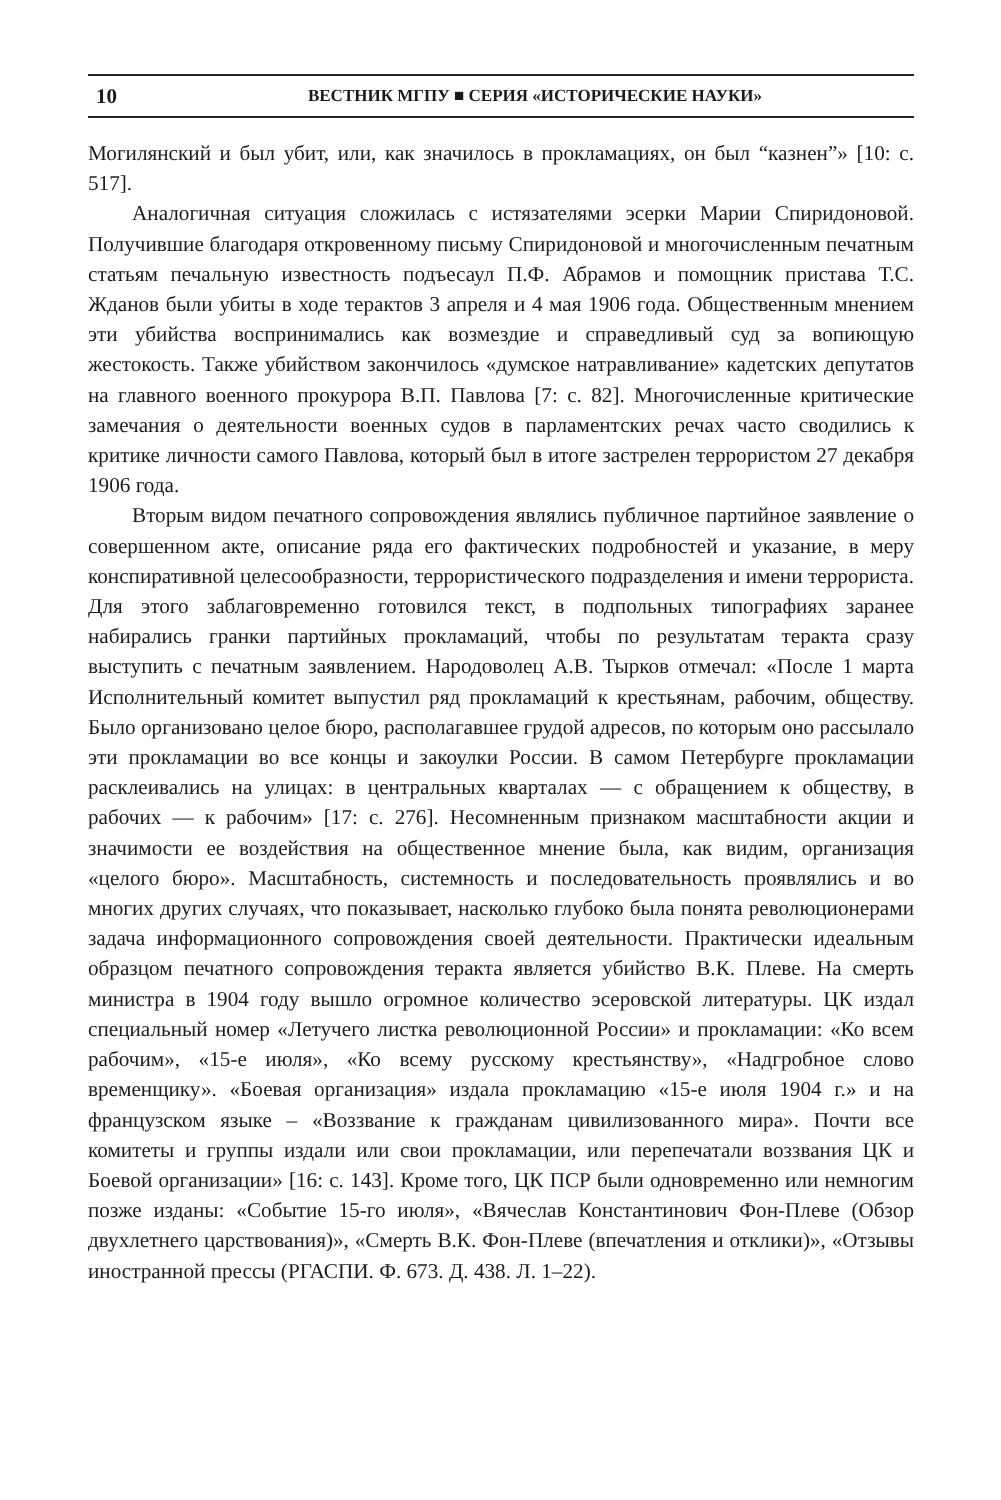10 ВЕСТНИК МГПУ ■ СЕРИЯ «ИСТОРИЧЕСКИЕ НАУКИ»
Могилянский и был убит, или, как значилось в прокламациях, он был “казнен”» [10: с. 517].
Аналогичная ситуация сложилась с истязателями эсерки Марии Спиридоновой. Получившие благодаря откровенному письму Спиридоновой и многочисленным печатным статьям печальную известность подъесаул П.Ф. Абрамов и помощник пристава Т.С. Жданов были убиты в ходе терактов 3 апреля и 4 мая 1906 года. Общественным мнением эти убийства воспринимались как возмездие и справедливый суд за вопиющую жестокость. Также убийством закончилось «думское натравливание» кадетских депутатов на главного военного прокурора В.П. Павлова [7: с. 82]. Многочисленные критические замечания о деятельности военных судов в парламентских речах часто сводились к критике личности самого Павлова, который был в итоге застрелен террористом 27 декабря 1906 года.
Вторым видом печатного сопровождения являлись публичное партийное заявление о совершенном акте, описание ряда его фактических подробностей и указание, в меру конспиративной целесообразности, террористического подразделения и имени террориста. Для этого заблаговременно готовился текст, в подпольных типографиях заранее набирались гранки партийных прокламаций, чтобы по результатам теракта сразу выступить с печатным заявлением. Народоволец А.В. Тырков отмечал: «После 1 марта Исполнительный комитет выпустил ряд прокламаций к крестьянам, рабочим, обществу. Было организовано целое бюро, располагавшее грудой адресов, по которым оно рассылало эти прокламации во все концы и закоулки России. В самом Петербурге прокламации расклеивались на улицах: в центральных кварталах — с обращением к обществу, в рабочих — к рабочим» [17: с. 276]. Несомненным признаком масштабности акции и значимости ее воздействия на общественное мнение была, как видим, организация «целого бюро». Масштабность, системность и последовательность проявлялись и во многих других случаях, что показывает, насколько глубоко была понята революционерами задача информационного сопровождения своей деятельности. Практически идеальным образцом печатного сопровождения теракта является убийство В.К. Плеве. На смерть министра в 1904 году вышло огромное количество эсеровской литературы. ЦК издал специальный номер «Летучего листка революционной России» и прокламации: «Ко всем рабочим», «15-е июля», «Ко всему русскому крестьянству», «Надгробное слово временщику». «Боевая организация» издала прокламацию «15-е июля 1904 г.» и на французском языке – «Воззвание к гражданам цивилизованного мира». Почти все комитеты и группы издали или свои прокламации, или перепечатали воззвания ЦК и Боевой организации» [16: с. 143]. Кроме того, ЦК ПСР были одновременно или немногим позже изданы: «Событие 15-го июля», «Вячеслав Константинович Фон-Плеве (Обзор двухлетнего царствования)», «Смерть В.К. Фон-Плеве (впечатления и отклики)», «Отзывы иностранной прессы (РГАСПИ. Ф. 673. Д. 438. Л. 1–22).